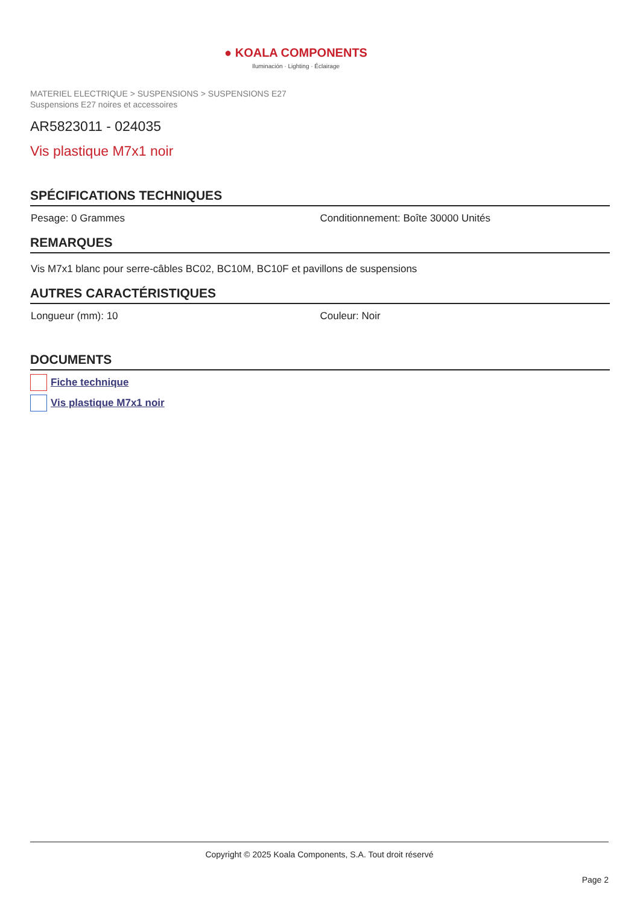● KOALA COMPONENTS
Iluminación · Lighting · Éclairage
MATERIEL ELECTRIQUE > SUSPENSIONS > SUSPENSIONS E27
Suspensions E27 noires et accessoires
AR5823011 - 024035
Vis plastique M7x1 noir
SPÉCIFICATIONS TECHNIQUES
Pesage: 0 Grammes Conditionnement: Boîte 30000 Unités
REMARQUES
Vis M7x1 blanc pour serre-câbles BC02, BC10M, BC10F et pavillons de suspensions
AUTRES CARACTÉRISTIQUES
Longueur (mm): 10 Couleur: Noir
DOCUMENTS
Fiche technique
Vis plastique M7x1 noir
Copyright © 2025 Koala Components, S.A. Tout droit réservé
Page 2